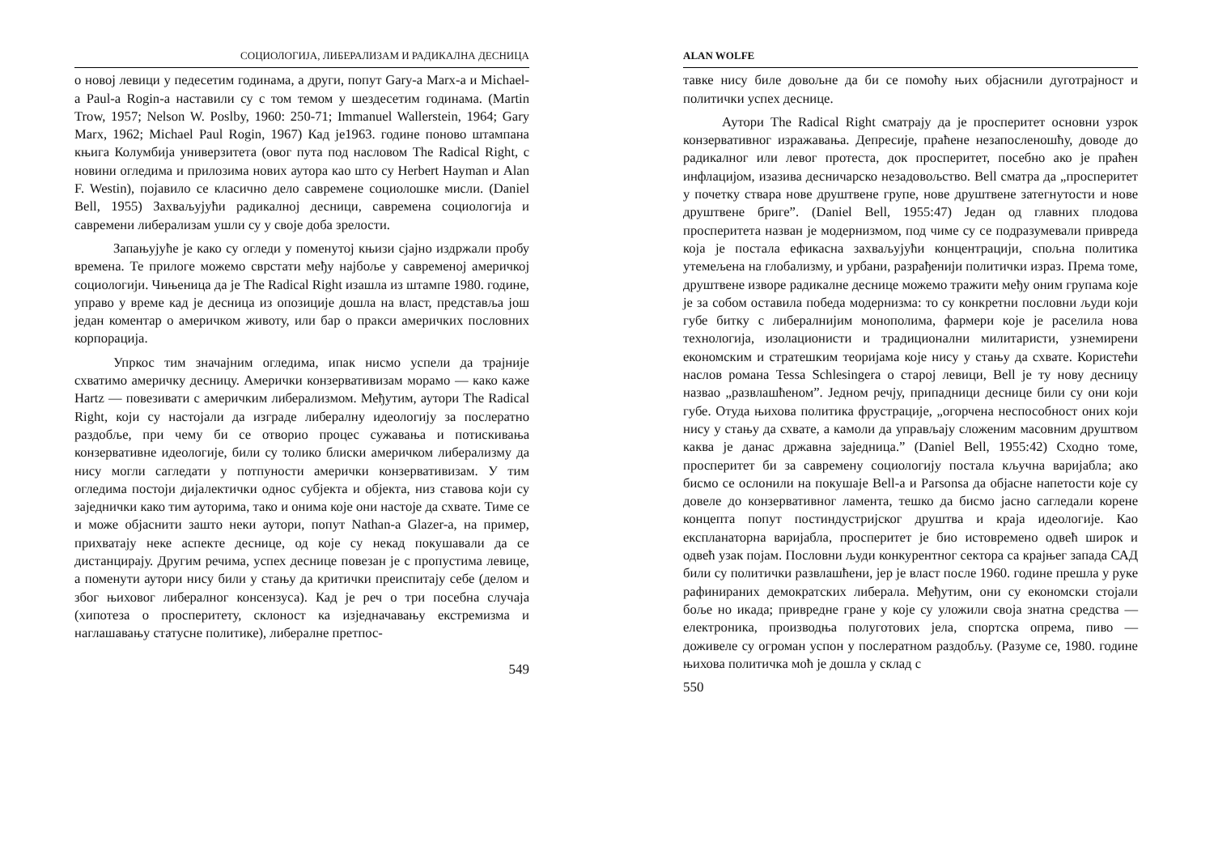СОЦИОЛОГИЈА, ЛИБЕРАЛИЗАМ И РАДИКАЛНА ДЕСНИЦА
о новој левици у педесетим годинама, а други, попут Gary-a Marx-a и Michael-a Paul-a Rogin-a наставили су с том темом у шездесетим годинама. (Martin Trow, 1957; Nelson W. Poslby, 1960: 250-71; Immanuel Wallerstein, 1964; Gary Marx, 1962; Michael Paul Rogin, 1967) Кад је1963. године поново штампана књига Колумбија универзитета (овог пута под насловом The Radical Right, с новини огледима и прилозима нових аутора као што су Herbert Hayman и Alan F. Westin), појавило се класично дело савремене социолошке мисли. (Daniel Bell, 1955) Захваљујући радикалној десници, савремена социологија и савремени либерализам ушли су у своје доба зрелости.
Запањујуће је како су огледи у поменутој књизи сјајно издржали пробу времена. Те прилоге можемо сврстати међу најбоље у савременој америчкој социологији. Чињеница да је The Radical Right изашла из штампе 1980. године, управо у време кад је десница из опозиције дошла на власт, представља још један коментар о америчком животу, или бар о пракси америчких пословних корпорација.
Упркос тим значајним огледима, ипак нисмо успели да трајније схватимо америчку десницу. Амерички конзервативизам морамо — како каже Hartz — повезивати с америчким либерализмом. Међутим, аутори The Radical Right, који су настојали да изграде либералну идеологију за послератно раздобље, при чему би се отворио процес сужавања и потискивања конзервативне идеологије, били су толико блиски америчком либерализму да нису могли сагледати у потпуности амерички конзервативизам. У тим огледима постоји дијалектички однос субјекта и објекта, низ ставова који су заједнички како тим ауторима, тако и онима које они настоје да схвате. Тиме се и може објаснити зашто неки аутори, попут Nathan-a Glazer-a, на пример, прихватају неке аспекте деснице, од које су некад покушавали да се дистанцирају. Другим речима, успех деснице повезан је с пропустима левице, а поменути аутори нису били у стању да критички преиспитају себе (делом и због њиховог либералног консензуса). Кад је реч о три посебна случаја (хипотеза о просперитету, склоност ка изједначавању екстремизма и наглашавању статусне политике), либералне претпос-
549
ALAN WOLFE
тавке нису биле довољне да би се помоћу њих објаснили дуготрајност и политички успех деснице.
Аутори The Radical Right сматрају да је просперитет основни узрок конзервативног изражавања. Депресије, праћене незапосленошћу, доводе до радикалног или левог протеста, док просперитет, посебно ако је праћен инфлацијом, изазива десничарско незадовољство. Bell сматра да „просперитет у почетку ствара нове друштвене групе, нове друштвене затегнутости и нове друштвене бриге”. (Daniel Bell, 1955:47) Један од главних плодова просперитета назван је модернизмом, под чиме су се подразумевали привреда која је постала ефикасна захваљујући концентрацији, спољна политика утемељена на глобализму, и урбани, разрађенији политички израз. Према томе, друштвене изворе радикалне деснице можемо тражити међу оним групама које је за собом оставила победа модернизма: то су конкретни пословни људи који губе битку с либералнијим монополима, фармери које је раселила нова технологија, изолационисти и традиционални милитаристи, узнемирени економским и стратешким теоријама које нису у стању да схвате. Користећи наслов романа Tessa Schlesingera о старој левици, Bell је ту нову десницу назвао „развлашћеном”. Једном речју, припадници деснице били су они који губе. Отуда њихова политика фрустрације, „огорчена неспособност оних који нису у стању да схвате, а камоли да управљају сложеним масовним друштвом каква је данас државна заједница.” (Daniel Bell, 1955:42) Сходно томе, просперитет би за савремену социологију постала кључна варијабла; ако бисмо се ослонили на покушаје Bell-a и Parsonsa да објасне напетости које су довеле до конзервативног ламента, тешко да бисмо јасно сагледали корене концепта попут постиндустријског друштва и краја идеологије. Као експланаторна варијабла, просперитет је био истовремено одвећ широк и одвећ узак појам. Пословни људи конкурентног сектора са крајњег запада САД били су политички развлашћени, јер је власт после 1960. године прешла у руке рафинираних демократских либерала. Међутим, они су економски стојали боље но икада; привредне гране у које су уложили своја знатна средства — електроника, производња полуготових јела, спортска опрема, пиво — доживеле су огроман успон у послератном раздобљу. (Разуме се, 1980. године њихова политичка моћ је дошла у склад с
550